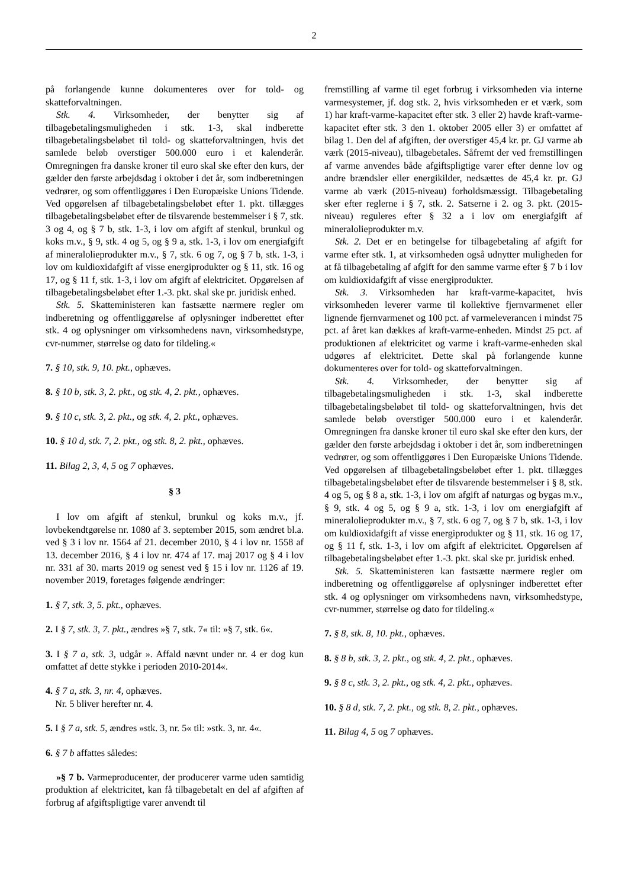2
på forlangende kunne dokumenteres over for told- og skatteforvaltningen.
Stk. 4. Virksomheder, der benytter sig af tilbagebetalingsmuligheden i stk. 1-3, skal indberette tilbagebetalingsbeløbet til told- og skatteforvaltningen, hvis det samlede beløb overstiger 500.000 euro i et kalenderår. Omregningen fra danske kroner til euro skal ske efter den kurs, der gælder den første arbejdsdag i oktober i det år, som indberetningen vedrører, og som offentliggøres i Den Europæiske Unions Tidende. Ved opgørelsen af tilbagebetalingsbeløbet efter 1. pkt. tillægges tilbagebetalingsbeløbet efter de tilsvarende bestemmelser i § 7, stk. 3 og 4, og § 7 b, stk. 1-3, i lov om afgift af stenkul, brunkul og koks m.v., § 9, stk. 4 og 5, og § 9 a, stk. 1-3, i lov om energiafgift af mineralolieprodukter m.v., § 7, stk. 6 og 7, og § 7 b, stk. 1-3, i lov om kuldioxidafgift af visse energiprodukter og § 11, stk. 16 og 17, og § 11 f, stk. 1-3, i lov om afgift af elektricitet. Opgørelsen af tilbagebetalingsbeløbet efter 1.-3. pkt. skal ske pr. juridisk enhed.
Stk. 5. Skatteministeren kan fastsætte nærmere regler om indberetning og offentliggørelse af oplysninger indberettet efter stk. 4 og oplysninger om virksomhedens navn, virksomhedstype, cvr-nummer, størrelse og dato for tildeling.«
7. § 10, stk. 9, 10. pkt., ophæves.
8. § 10 b, stk. 3, 2. pkt., og stk. 4, 2. pkt., ophæves.
9. § 10 c, stk. 3, 2. pkt., og stk. 4, 2. pkt., ophæves.
10. § 10 d, stk. 7, 2. pkt., og stk. 8, 2. pkt., ophæves.
11. Bilag 2, 3, 4, 5 og 7 ophæves.
§ 3
I lov om afgift af stenkul, brunkul og koks m.v., jf. lovbekendtgørelse nr. 1080 af 3. september 2015, som ændret bl.a. ved § 3 i lov nr. 1564 af 21. december 2010, § 4 i lov nr. 1558 af 13. december 2016, § 4 i lov nr. 474 af 17. maj 2017 og § 4 i lov nr. 331 af 30. marts 2019 og senest ved § 15 i lov nr. 1126 af 19. november 2019, foretages følgende ændringer:
1. § 7, stk. 3, 5. pkt., ophæves.
2. I § 7, stk. 3, 7. pkt., ændres »§ 7, stk. 7« til: »§ 7, stk. 6«.
3. I § 7 a, stk. 3, udgår ». Affald nævnt under nr. 4 er dog kun omfattet af dette stykke i perioden 2010-2014«.
4. § 7 a, stk. 3, nr. 4, ophæves.
Nr. 5 bliver herefter nr. 4.
5. I § 7 a, stk. 5, ændres »stk. 3, nr. 5« til: »stk. 3, nr. 4«.
6. § 7 b affattes således:
»§ 7 b. Varmeproducenter, der producerer varme uden samtidig produktion af elektricitet, kan få tilbagebetalt en del af afgiften af forbrug af afgiftspligtige varer anvendt til
fremstilling af varme til eget forbrug i virksomheden via interne varmesystemer, jf. dog stk. 2, hvis virksomheden er et værk, som 1) har kraft-varme-kapacitet efter stk. 3 eller 2) havde kraft-varme-kapacitet efter stk. 3 den 1. oktober 2005 eller 3) er omfattet af bilag 1. Den del af afgiften, der overstiger 45,4 kr. pr. GJ varme ab værk (2015-niveau), tilbagebetales. Såfremt der ved fremstillingen af varme anvendes både afgiftspligtige varer efter denne lov og andre brændsler eller energikilder, nedsættes de 45,4 kr. pr. GJ varme ab værk (2015-niveau) forholdsmæssigt. Tilbagebetaling sker efter reglerne i § 7, stk. 2. Satserne i 2. og 3. pkt. (2015-niveau) reguleres efter § 32 a i lov om energiafgift af mineralolieprodukter m.v.
Stk. 2. Det er en betingelse for tilbagebetaling af afgift for varme efter stk. 1, at virksomheden også udnytter muligheden for at få tilbagebetaling af afgift for den samme varme efter § 7 b i lov om kuldioxidafgift af visse energiprodukter.
Stk. 3. Virksomheden har kraft-varme-kapacitet, hvis virksomheden leverer varme til kollektive fjernvarmenet eller lignende fjernvarmenet og 100 pct. af varmeleverancen i mindst 75 pct. af året kan dækkes af kraft-varme-enheden. Mindst 25 pct. af produktionen af elektricitet og varme i kraft-varme-enheden skal udgøres af elektricitet. Dette skal på forlangende kunne dokumenteres over for told- og skatteforvaltningen.
Stk. 4. Virksomheder, der benytter sig af tilbagebetalingsmuligheden i stk. 1-3, skal indberette tilbagebetalingsbeløbet til told- og skatteforvaltningen, hvis det samlede beløb overstiger 500.000 euro i et kalenderår. Omregningen fra danske kroner til euro skal ske efter den kurs, der gælder den første arbejdsdag i oktober i det år, som indberetningen vedrører, og som offentliggøres i Den Europæiske Unions Tidende. Ved opgørelsen af tilbagebetalingsbeløbet efter 1. pkt. tillægges tilbagebetalingsbeløbet efter de tilsvarende bestemmelser i § 8, stk. 4 og 5, og § 8 a, stk. 1-3, i lov om afgift af naturgas og bygas m.v., § 9, stk. 4 og 5, og § 9 a, stk. 1-3, i lov om energiafgift af mineralolieprodukter m.v., § 7, stk. 6 og 7, og § 7 b, stk. 1-3, i lov om kuldioxidafgift af visse energiprodukter og § 11, stk. 16 og 17, og § 11 f, stk. 1-3, i lov om afgift af elektricitet. Opgørelsen af tilbagebetalingsbeløbet efter 1.-3. pkt. skal ske pr. juridisk enhed.
Stk. 5. Skatteministeren kan fastsætte nærmere regler om indberetning og offentliggørelse af oplysninger indberettet efter stk. 4 og oplysninger om virksomhedens navn, virksomhedstype, cvr-nummer, størrelse og dato for tildeling.«
7. § 8, stk. 8, 10. pkt., ophæves.
8. § 8 b, stk. 3, 2. pkt., og stk. 4, 2. pkt., ophæves.
9. § 8 c, stk. 3, 2. pkt., og stk. 4, 2. pkt., ophæves.
10. § 8 d, stk. 7, 2. pkt., og stk. 8, 2. pkt., ophæves.
11. Bilag 4, 5 og 7 ophæves.